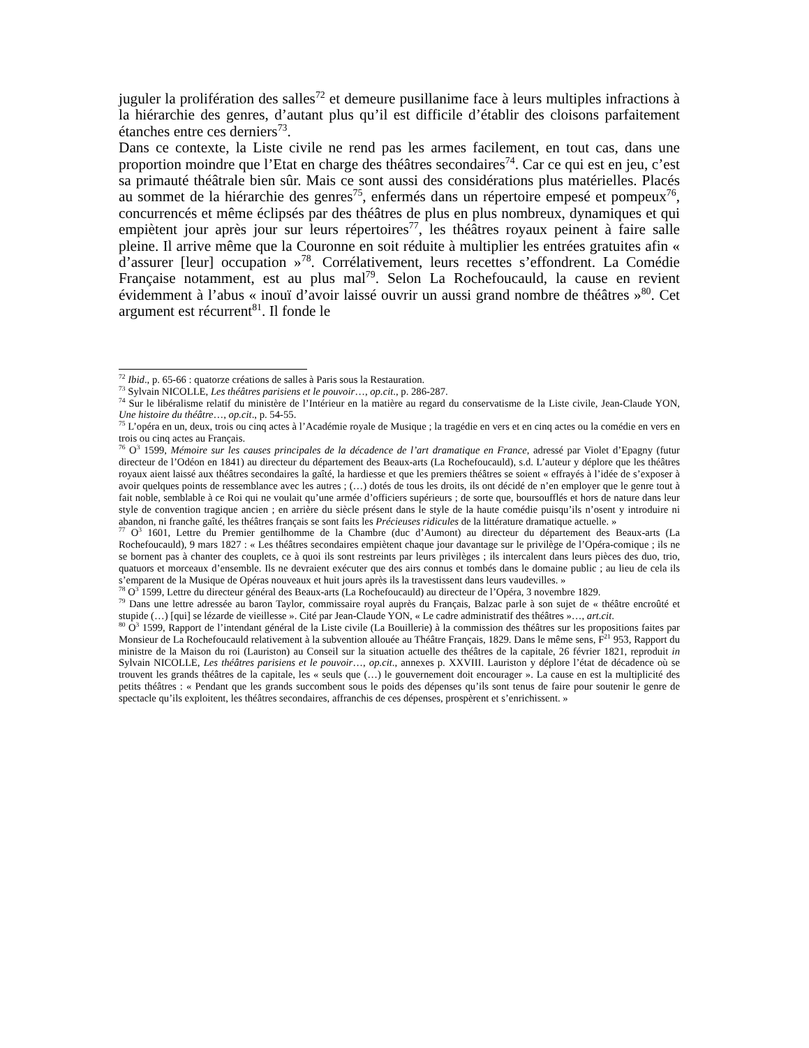juguler la prolifération des salles<sup>72</sup> et demeure pusillanime face à leurs multiples infractions à la hiérarchie des genres, d’autant plus qu’il est difficile d’établir des cloisons parfaitement étanches entre ces derniers<sup>73</sup>.
Dans ce contexte, la Liste civile ne rend pas les armes facilement, en tout cas, dans une proportion moindre que l’Etat en charge des théâtres secondaires<sup>74</sup>. Car ce qui est en jeu, c’est sa primauté théâtrale bien sûr. Mais ce sont aussi des considérations plus matérielles. Placés au sommet de la hiérarchie des genres<sup>75</sup>, enfermés dans un répertoire empesé et pompeux<sup>76</sup>, concurrencés et même éclipsés par des théâtres de plus en plus nombreux, dynamiques et qui empiètent jour après jour sur leurs répertoires<sup>77</sup>, les théâtres royaux peinent à faire salle pleine. Il arrive même que la Couronne en soit réduite à multiplier les entrées gratuites afin « d’assurer [leur] occupation »<sup>78</sup>. Corrélativement, leurs recettes s’effondrent. La Comédie Française notamment, est au plus mal<sup>79</sup>. Selon La Rochefoucauld, la cause en revient évidemment à l’abus « inouï d’avoir laissé ouvrir un aussi grand nombre de théâtres »<sup>80</sup>. Cet argument est récurrent<sup>81</sup>. Il fonde le
<sup>72</sup> Ibid., p. 65-66 : quatorze créations de salles à Paris sous la Restauration.
<sup>73</sup> Sylvain NICOLLE, Les théâtres parisiens et le pouvoir…, op.cit., p. 286-287.
<sup>74</sup> Sur le libéralisme relatif du ministère de l’Intérieur en la matière au regard du conservatisme de la Liste civile, Jean-Claude YON, Une histoire du théâtre…, op.cit., p. 54-55.
<sup>75</sup> L’opéra en un, deux, trois ou cinq actes à l’Académie royale de Musique ; la tragédie en vers et en cinq actes ou la comédie en vers en trois ou cinq actes au Français.
<sup>76</sup> O<sup>3</sup> 1599, Mémoire sur les causes principales de la décadence de l’art dramatique en France, adressé par Violet d’Epagny (futur directeur de l’Odéon en 1841) au directeur du département des Beaux-arts (La Rochefoucauld), s.d. L’auteur y déplore que les théâtres royaux aient laissé aux théâtres secondaires la gaîté, la hardiesse et que les premiers théâtres se soient « effrayés à l’idée de s’exposer à avoir quelques points de ressemblance avec les autres ; (…) dotés de tous les droits, ils ont décidé de n’en employer que le genre tout à fait noble, semblable à ce Roi qui ne voulait qu’une armée d’officiers supérieurs ; de sorte que, boursoufflés et hors de nature dans leur style de convention tragique ancien ; en arrière du siècle présent dans le style de la haute comédie puisqu’ils n’osent y introduire ni abandon, ni franche gaîté, les théâtres français se sont faits les Précieuses ridicules de la littérature dramatique actuelle. »
<sup>77</sup> O<sup>3</sup> 1601, Lettre du Premier gentilhomme de la Chambre (duc d’Aumont) au directeur du département des Beaux-arts (La Rochefoucauld), 9 mars 1827 : « Les théâtres secondaires empiètent chaque jour davantage sur le privilège de l’Opéra-comique ; ils ne se bornent pas à chanter des couplets, ce à quoi ils sont restreints par leurs privilèges ; ils intercalent dans leurs pièces des duo, trio, quatuors et morceaux d’ensemble. Ils ne devraient exécuter que des airs connus et tombés dans le domaine public ; au lieu de cela ils s’emparent de la Musique de Opéras nouveaux et huit jours après ils la travestissent dans leurs vaudevilles. »
<sup>78</sup> O<sup>3</sup> 1599, Lettre du directeur général des Beaux-arts (La Rochefoucauld) au directeur de l’Opéra, 3 novembre 1829.
<sup>79</sup> Dans une lettre adressée au baron Taylor, commissaire royal auprès du Français, Balzac parle à son sujet de « théâtre encroûté et stupide (…) [qui] se lézarde de vieillesse ». Cité par Jean-Claude YON, « Le cadre administratif des théâtres »…, art.cit.
<sup>80</sup> O<sup>3</sup> 1599, Rapport de l’intendant général de la Liste civile (La Bouillerie) à la commission des théâtres sur les propositions faites par Monsieur de La Rochefoucauld relativement à la subvention allouée au Théâtre Français, 1829. Dans le même sens, F<sup>21</sup> 953, Rapport du ministre de la Maison du roi (Lauriston) au Conseil sur la situation actuelle des théâtres de la capitale, 26 février 1821, reproduit in Sylvain NICOLLE, Les théâtres parisiens et le pouvoir…, op.cit., annexes p. XXVIII. Lauriston y déplore l’état de décadence où se trouvent les grands théâtres de la capitale, les « seuls que (…) le gouvernement doit encourager ». La cause en est la multiplicité des petits théâtres : « Pendant que les grands succombent sous le poids des dépenses qu’ils sont tenus de faire pour soutenir le genre de spectacle qu’ils exploitent, les théâtres secondaires, affranchis de ces dépenses, prospèrent et s’enrichissent. »